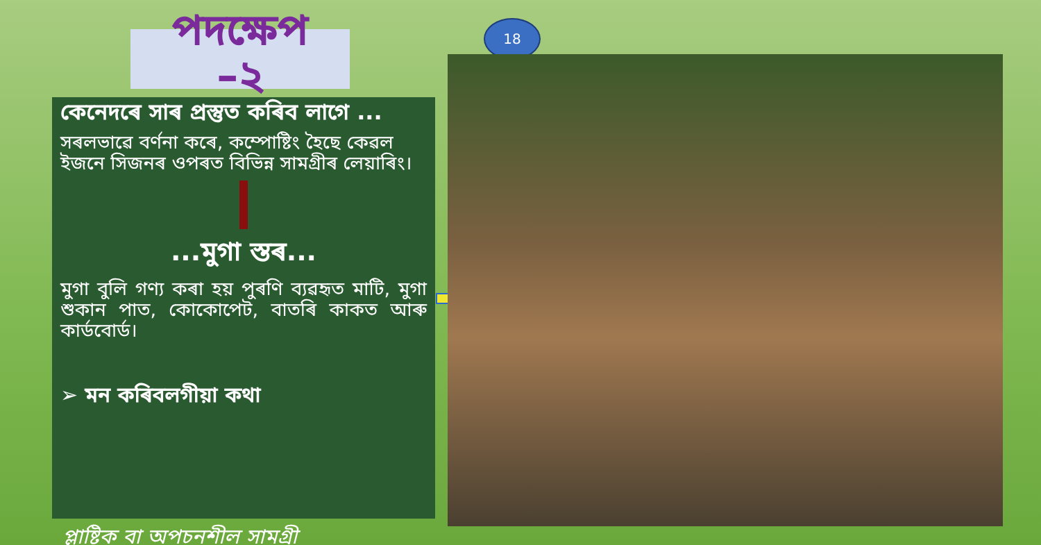পদক্ষেপ
–২
18
কেনেদৰে সাৰ প্ৰস্তুত কৰিব লাগে ...
সৰলভাৱে বৰ্ণনা কৰে, কম্পোষ্টিং হৈছে কেৱল ইজনে সিজনৰ ওপৰত বিভিন্ন সামগ্ৰীৰ লেয়াৰিং।
...মুগা স্তৰ...
মুগা বুলি গণ্য কৰা হয় পুৰণি ব্যৱহৃত মাটি, মুগা শুকান পাত, কোকোপেট, বাতৰি কাকত আৰু কাৰ্ডবোৰ্ড।
➢ মন কৰিবলগীয়া কথা
প্লাষ্টিক বা অপচনশীল সামগ্ৰী